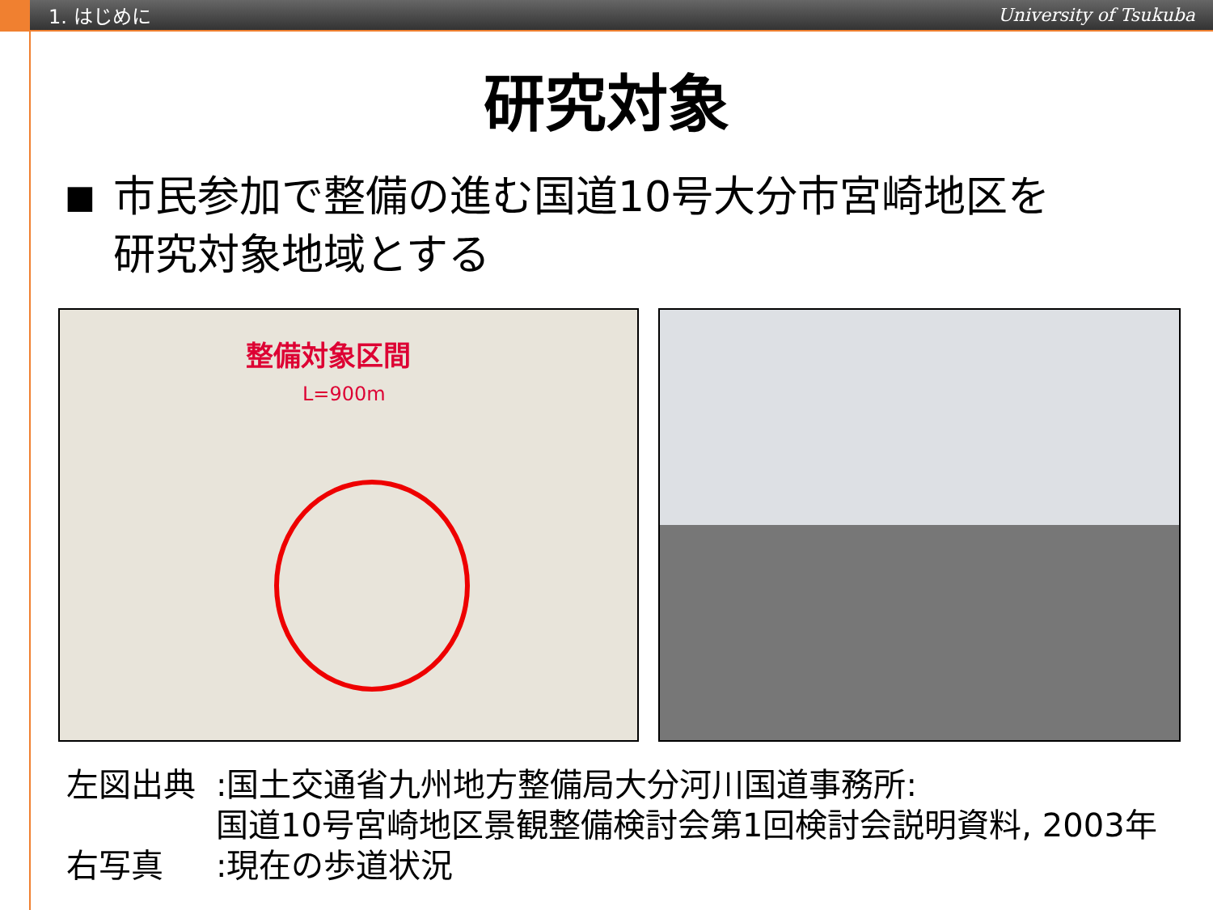1. はじめに University of Tsukuba
研究対象
■ 市民参加で整備の進む国道10号大分市宮崎地区を
研究対象地域とする
整備対象区間
L=900m
左図出典:国土交通省九州地方整備局大分河川国道事務所:
国道10号宮崎地区景観整備検討会第1回検討会説明資料, 2003年
右写真:現在の歩道状況